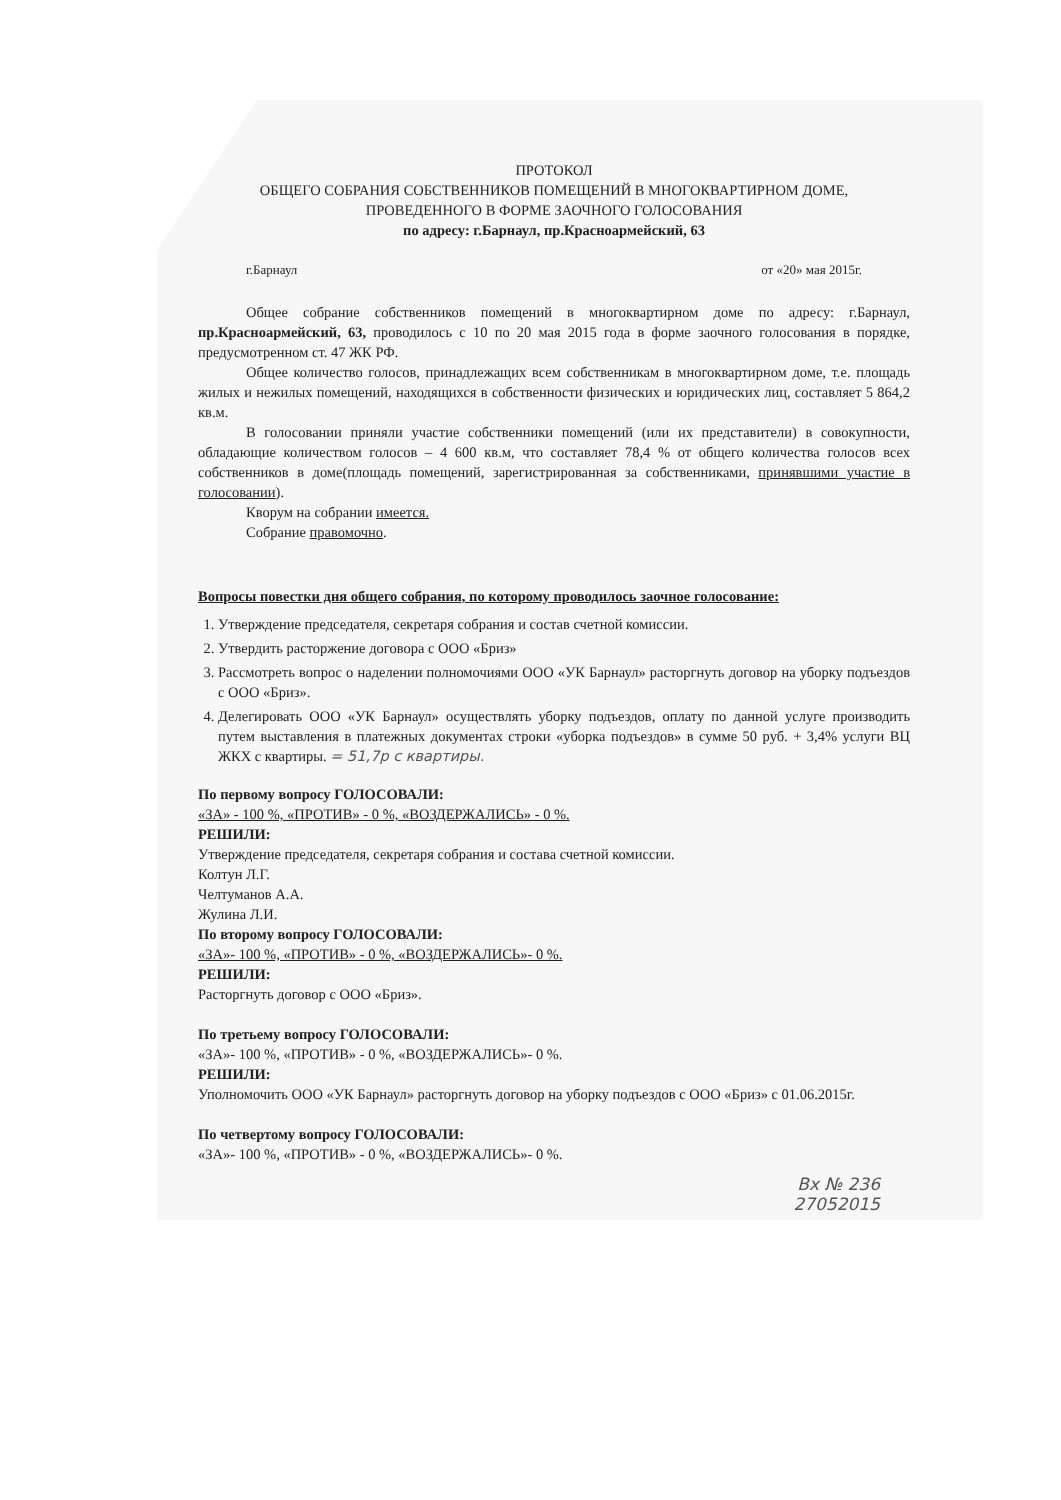ПРОТОКОЛ
ОБЩЕГО СОБРАНИЯ СОБСТВЕННИКОВ ПОМЕЩЕНИЙ В МНОГОКВАРТИРНОМ ДОМЕ,
ПРОВЕДЕННОГО В ФОРМЕ ЗАОЧНОГО ГОЛОСОВАНИЯ
по адресу: г.Барнаул, пр.Красноармейский, 63
г.Барнаул от «20» мая 2015г.
Общее собрание собственников помещений в многоквартирном доме по адресу: г.Барнаул, пр.Красноармейский, 63, проводилось с 10 по 20 мая 2015 года в форме заочного голосования в порядке, предусмотренном ст. 47 ЖК РФ.
Общее количество голосов, принадлежащих всем собственникам в многоквартирном доме, т.е. площадь жилых и нежилых помещений, находящихся в собственности физических и юридических лиц, составляет 5 864,2 кв.м.
В голосовании приняли участие собственники помещений (или их представители) в совокупности, обладающие количеством голосов – 4 600 кв.м, что составляет 78,4 % от общего количества голосов всех собственников в доме(площадь помещений, зарегистрированная за собственниками, принявшими участие в голосовании).
Кворум на собрании имеется.
Собрание правомочно.
Вопросы повестки дня общего собрания, по которому проводилось заочное голосование:
1. Утверждение председателя, секретаря собрания и состав счетной комиссии.
2. Утвердить расторжение договора с ООО «Бриз»
3. Рассмотреть вопрос о наделении полномочиями ООО «УК Барнаул» расторгнуть договор на уборку подъездов с ООО «Бриз».
4. Делегировать ООО «УК Барнаул» осуществлять уборку подъездов, оплату по данной услуге производить путем выставления в платежных документах строки «уборка подъездов» в сумме 50 руб. + 3,4% услуги ВЦ ЖКХ с квартиры. = 51,7р с квартиры.
По первому вопросу ГОЛОСОВАЛИ:
«ЗА» - 100 %, «ПРОТИВ» - 0 %, «ВОЗДЕРЖАЛИСЬ» - 0 %.
РЕШИЛИ:
Утверждение председателя, секретаря собрания и состава счетной комиссии.
Колтун Л.Г.
Челтуманов А.А.
Жулина Л.И.
По второму вопросу ГОЛОСОВАЛИ:
«ЗА»- 100 %, «ПРОТИВ» - 0 %, «ВОЗДЕРЖАЛИСЬ»- 0 %.
РЕШИЛИ:
Расторгнуть договор с ООО «Бриз».
По третьему вопросу ГОЛОСОВАЛИ:
«ЗА»- 100 %, «ПРОТИВ» - 0 %, «ВОЗДЕРЖАЛИСЬ»- 0 %.
РЕШИЛИ:
Уполномочить ООО «УК Барнаул» расторгнуть договор на уборку подъездов с ООО «Бриз» с 01.06.2015г.
По четвертому вопросу ГОЛОСОВАЛИ:
«ЗА»- 100 %, «ПРОТИВ» - 0 %, «ВОЗДЕРЖАЛИСЬ»- 0 %.
Вх № 236
27052015